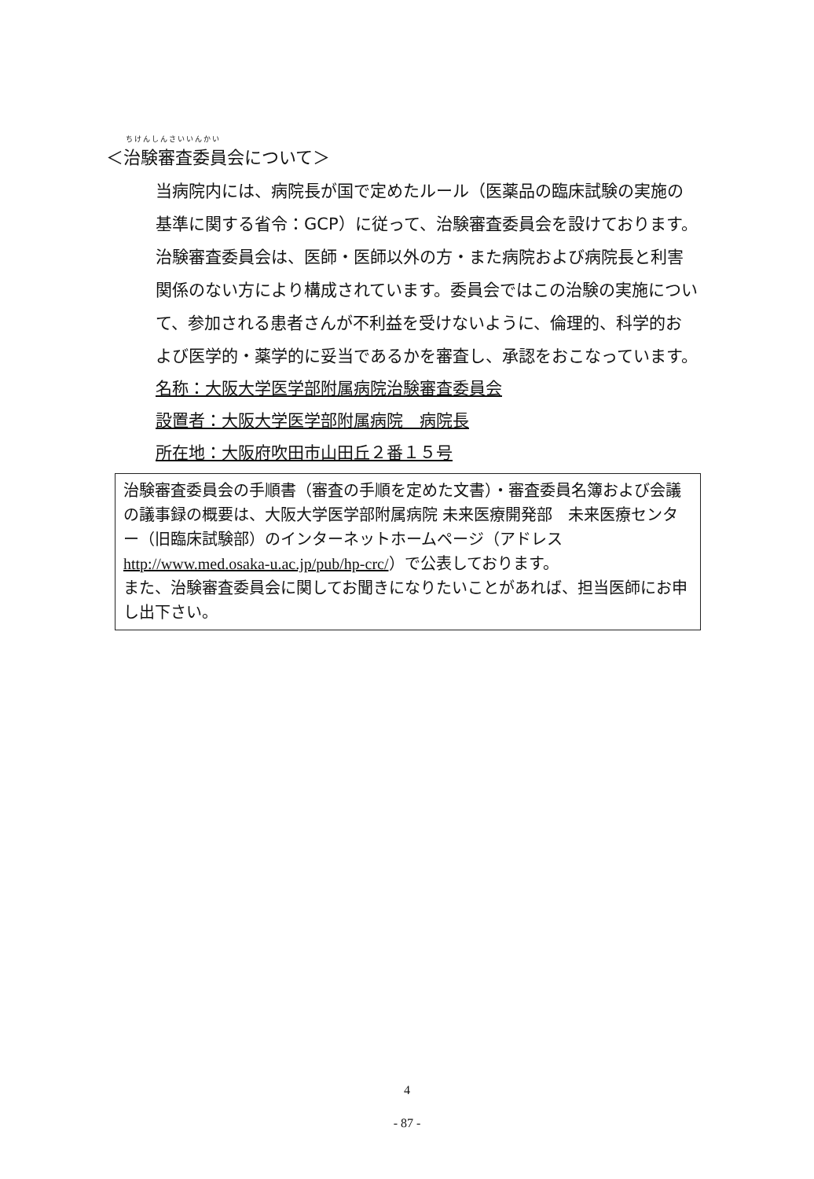ちけんしんさいいんかい
＜治験審査委員会について＞
当病院内には、病院長が国で定めたルール（医薬品の臨床試験の実施の基準に関する省令：GCP）に従って、治験審査委員会を設けております。治験審査委員会は、医師・医師以外の方・また病院および病院長と利害関係のない方により構成されています。委員会ではこの治験の実施について、参加される患者さんが不利益を受けないように、倫理的、科学的および医学的・薬学的に妥当であるかを審査し、承認をおこなっています。
名称：大阪大学医学部附属病院治験審査委員会
設置者：大阪大学医学部附属病院　病院長
所在地：大阪府吹田市山田丘２番１５号
治験審査委員会の手順書（審査の手順を定めた文書）・審査委員名簿および会議の議事録の概要は、大阪大学医学部附属病院 未来医療開発部　未来医療センター（旧臨床試験部）のインターネットホームページ（アドレス http://www.med.osaka-u.ac.jp/pub/hp-crc/）で公表しております。
また、治験審査委員会に関してお聞きになりたいことがあれば、担当医師にお申し出下さい。
4
- 87 -